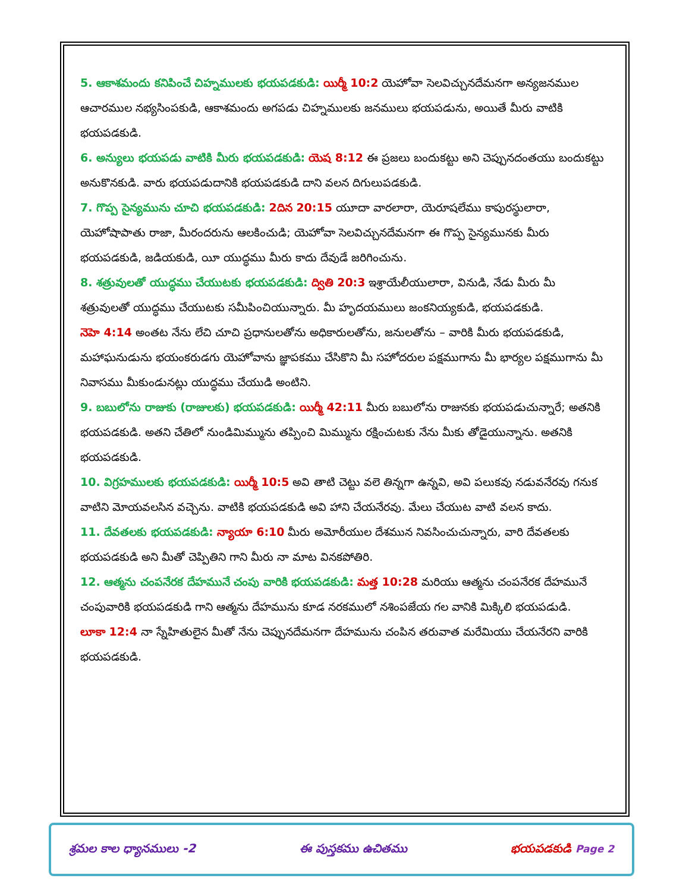5. ఆకాశమందు కనిపించే చిహ్నములకు భయపడకుడి: యిర్మీ 10:2 యెహోవా సెలవిచ్చునదేమనగా అన్యజనముల ఆచారముల నభ్యసింపకుడి, ఆకాశమందు అగపడు చిహ్నములకు జనములు భయపడును, అయితే మీరు వాటికి భయపడకుడి.
6. అన్యులు భయపడు వాటికి మీరు భయపడకుడి: యెష 8:12 ఈ ప్రజలు బందుకట్టు అని చెప్పునదంతయు బందుకట్టు అనుకొనకుడి. వారు భయపడుదానికి భయపడకుడి దాని వలన దిగులుపడకుడి.
7. గొప్ప సైన్యమును చూచి భయపడకుడి: 2దిన 20:15 యూదా వారలారా, యెరూషలేము కాపురస్థులారా, యెహోషాపాతు రాజా, మీరందరును ఆలకించుడి; యెహోవా సెలవిచ్చునదేమనగా ఈ గొప్ప సైన్యమునకు మీరు భయపడకుడి, జడియకుడి, యీ యుద్ధము మీరు కాదు దేవుడే జరిగించును.
8. శత్రువులతో యుద్ధము చేయుటకు భయపడకుడి: ద్వితి 20:3 ఇశ్రాయేలీయులారా, వినుడి, నేడు మీరు మీ శత్రువులతో యుద్ధము చేయుటకు సమీపించియున్నారు. మీ హృదయములు జంకనియ్యకుడి, భయపడకుడి.
నెహె 4:14 అంతట నేను లేచి చూచి ప్రధానులతోను అధికారులతోను, జనులతోను – వారికి మీరు భయపడకుడి, మహాఘనుడును భయంకరుడగు యెహోవాను జ్ఞాపకము చేసికొని మీ సహోదరుల పక్షముగాను మీ భార్యల పక్షముగాను మీ నివాసము మీకుండునట్లు యుద్ధము చేయుడి అంటిని.
9. బబులోను రాజుకు (రాజులకు) భయపడకుడి: యిర్మీ 42:11 మీరు బబులోను రాజునకు భయపడుచున్నారే; అతనికి భయపడకుడి. అతని చేతిలో నుండిమిమ్మును తప్పించి మిమ్మును రక్షించుటకు నేను మీకు తోడైయున్నాను. అతనికి భయపడకుడి.
10. విగ్రహములకు భయపడకుడి: యిర్మీ 10:5 అవి తాటి చెట్టు వలె తిన్నగా ఉన్నవి, అవి పలుకవు నడువనేరవు గనుక వాటిని మోయవలసిన వచ్చెను. వాటికి భయపడకుడి అవి హాని చేయనేరవు. మేలు చేయుట వాటి వలన కాదు.
11. దేవతలకు భయపడకుడి: న్యాయా 6:10 మీరు అమోరీయుల దేశమున నివసించుచున్నారు, వారి దేవతలకు భయపడకుడి అని మీతో చెప్పితిని గాని మీరు నా మాట వినకపోతిరి.
12. ఆత్మను చంపనేరక దేహమునే చంపు వారికి భయపడకుడి: మత్త 10:28 మరియు ఆత్మను చంపనేరక దేహమునే చంపువారికి భయపడకుడి గాని ఆత్మను దేహమును కూడ నరకములో నశింపజేయ గల వానికి మిక్కిలి భయపడుడి.
లూకా 12:4 నా స్నేహితులైన మీతో నేను చెప్పునదేమనగా దేహమును చంపిన తరువాత మరేమియు చేయనేరని వారికి భయపడకుడి.
శ్రమల కాల ధ్యానములు -2 ఈ పుస్తకము ఉచితము భయపడకుడి Page 2